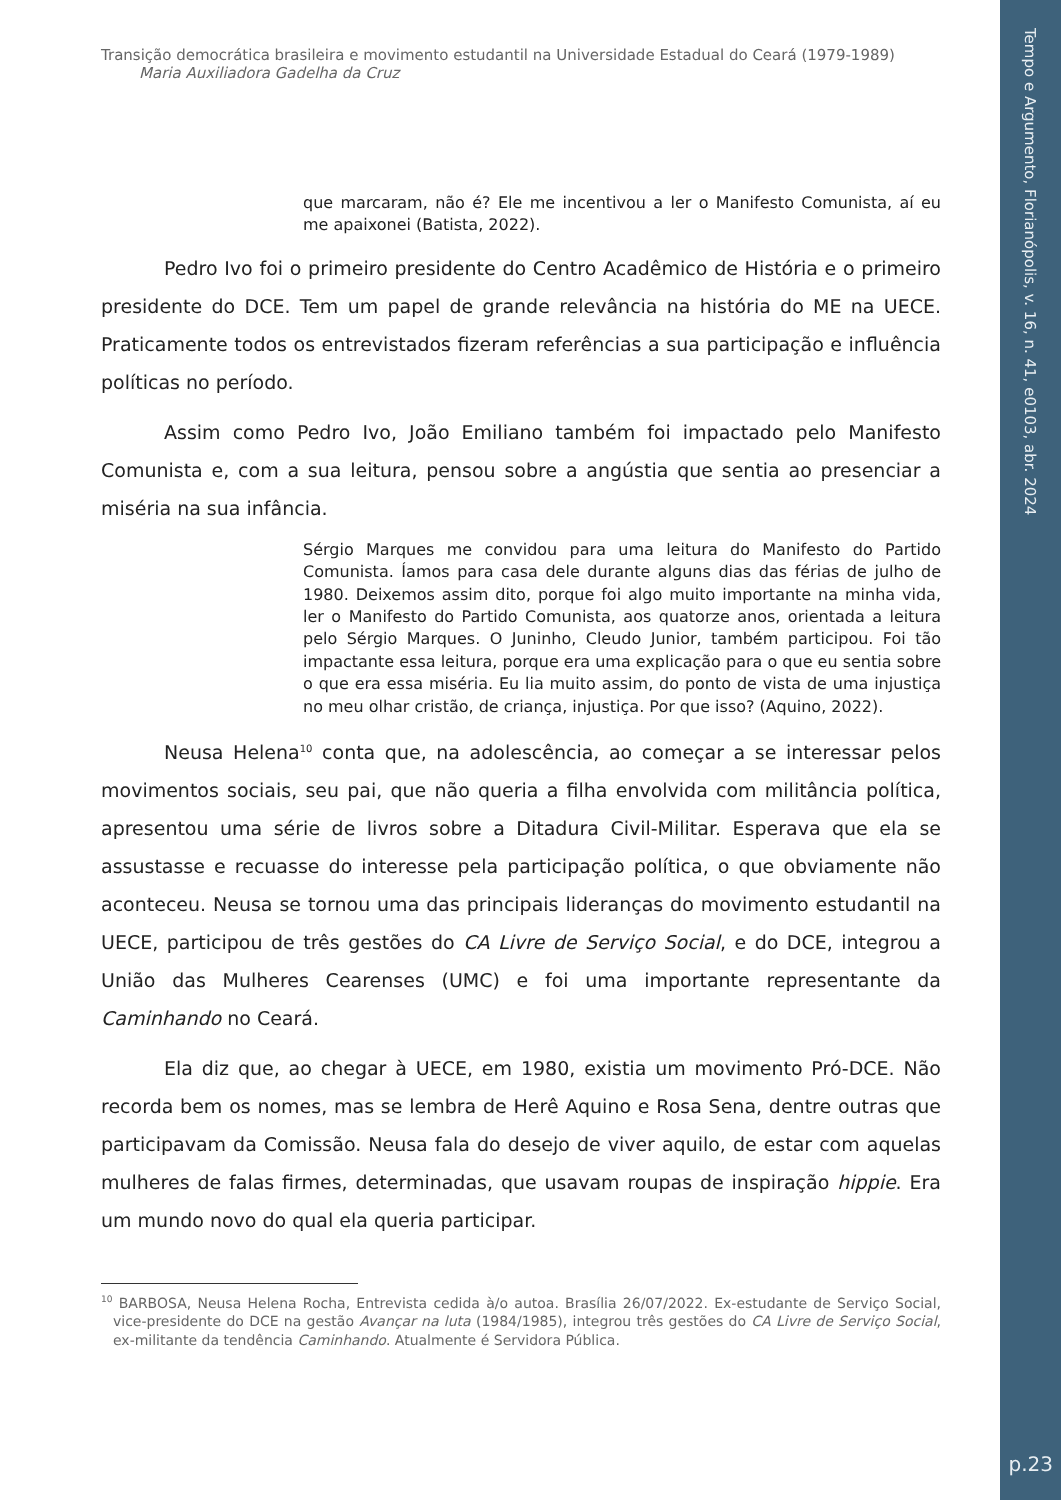Tempo e Argumento, Florianópolis, v. 16, n. 41, e0103, abr. 2024
p.23
Transição democrática brasileira e movimento estudantil na Universidade Estadual do Ceará (1979-1989)
Maria Auxiliadora Gadelha da Cruz
que marcaram, não é? Ele me incentivou a ler o Manifesto Comunista, aí eu me apaixonei (Batista, 2022).
Pedro Ivo foi o primeiro presidente do Centro Acadêmico de História e o primeiro presidente do DCE. Tem um papel de grande relevância na história do ME na UECE. Praticamente todos os entrevistados fizeram referências a sua participação e influência políticas no período.
Assim como Pedro Ivo, João Emiliano também foi impactado pelo Manifesto Comunista e, com a sua leitura, pensou sobre a angústia que sentia ao presenciar a miséria na sua infância.
Sérgio Marques me convidou para uma leitura do Manifesto do Partido Comunista. Íamos para casa dele durante alguns dias das férias de julho de 1980. Deixemos assim dito, porque foi algo muito importante na minha vida, ler o Manifesto do Partido Comunista, aos quatorze anos, orientada a leitura pelo Sérgio Marques. O Juninho, Cleudo Junior, também participou. Foi tão impactante essa leitura, porque era uma explicação para o que eu sentia sobre o que era essa miséria. Eu lia muito assim, do ponto de vista de uma injustiça no meu olhar cristão, de criança, injustiça. Por que isso? (Aquino, 2022).
Neusa Helena<sup>10</sup> conta que, na adolescência, ao começar a se interessar pelos movimentos sociais, seu pai, que não queria a filha envolvida com militância política, apresentou uma série de livros sobre a Ditadura Civil-Militar. Esperava que ela se assustasse e recuasse do interesse pela participação política, o que obviamente não aconteceu. Neusa se tornou uma das principais lideranças do movimento estudantil na UECE, participou de três gestões do CA Livre de Serviço Social, e do DCE, integrou a União das Mulheres Cearenses (UMC) e foi uma importante representante da Caminhando no Ceará.
Ela diz que, ao chegar à UECE, em 1980, existia um movimento Pró-DCE. Não recorda bem os nomes, mas se lembra de Herê Aquino e Rosa Sena, dentre outras que participavam da Comissão. Neusa fala do desejo de viver aquilo, de estar com aquelas mulheres de falas firmes, determinadas, que usavam roupas de inspiração hippie. Era um mundo novo do qual ela queria participar.
<sup>10</sup> BARBOSA, Neusa Helena Rocha, Entrevista cedida à/o autoa. Brasília 26/07/2022. Ex-estudante de Serviço Social, vice-presidente do DCE na gestão Avançar na luta (1984/1985), integrou três gestões do CA Livre de Serviço Social, ex-militante da tendência Caminhando. Atualmente é Servidora Pública.